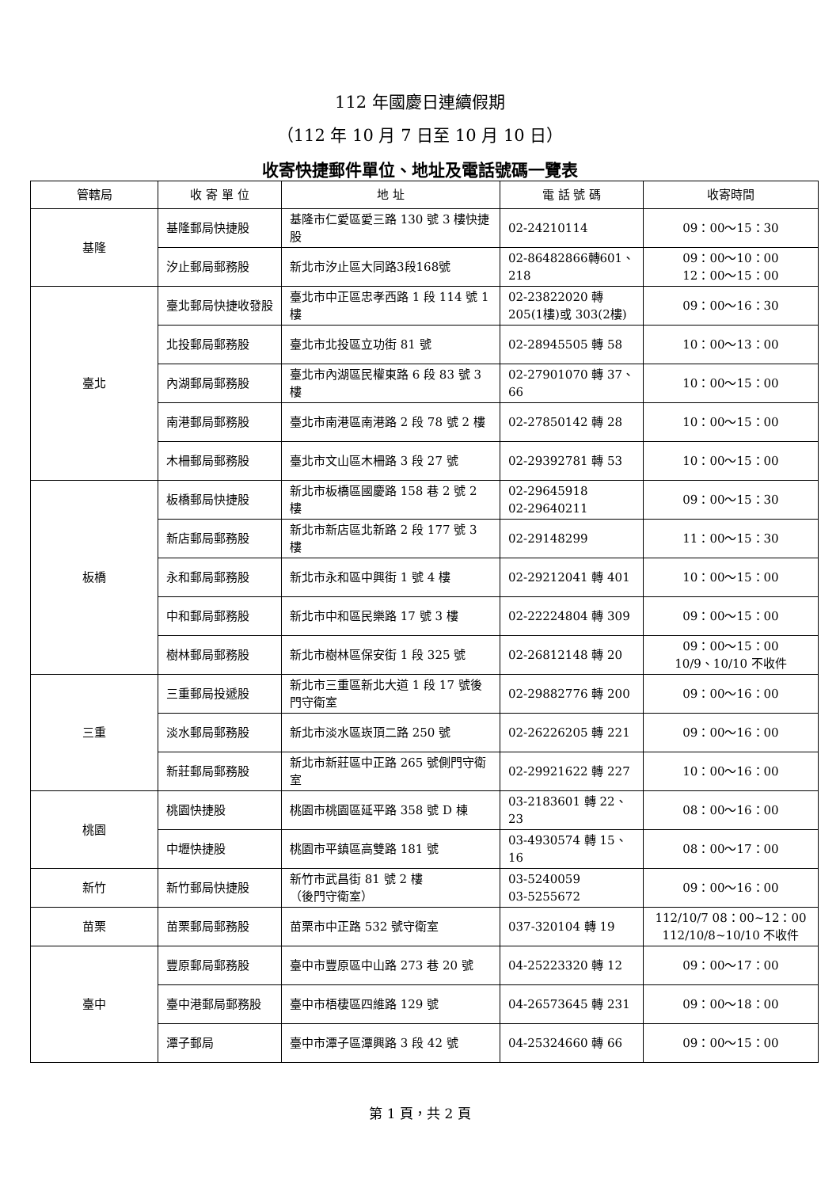112 年國慶日連續假期
（112 年 10 月 7 日至 10 月 10 日）
收寄快捷郵件單位、地址及電話號碼一覽表
| 管轄局 | 收 寄 單 位 | 地 址 | 電 話 號 碼 | 收寄時間 |
| --- | --- | --- | --- | --- |
| 基隆 | 基隆郵局快捷股 | 基隆市仁愛區愛三路 130 號 3 樓快捷股 | 02-24210114 | 09：00～15：30 |
| | 汐止郵局郵務股 | 新北市汐止區大同路3段168號 | 02-86482866轉601、218 | 09：00～10：00 12：00～15：00 |
| 臺北 | 臺北郵局快捷收發股 | 臺北市中正區忠孝西路 1 段 114 號 1 樓 | 02-23822020 轉 205(1樓)或 303(2樓) | 09：00～16：30 |
| | 北投郵局郵務股 | 臺北市北投區立功街 81 號 | 02-28945505 轉 58 | 10：00～13：00 |
| | 內湖郵局郵務股 | 臺北市內湖區民權東路 6 段 83 號 3 樓 | 02-27901070 轉 37、66 | 10：00～15：00 |
| | 南港郵局郵務股 | 臺北市南港區南港路 2 段 78 號 2 樓 | 02-27850142 轉 28 | 10：00～15：00 |
| | 木柵郵局郵務股 | 臺北市文山區木柵路 3 段 27 號 | 02-29392781 轉 53 | 10：00～15：00 |
| 板橋 | 板橋郵局快捷股 | 新北市板橋區國慶路 158 巷 2 號 2 樓 | 02-29645918 02-29640211 | 09：00～15：30 |
| | 新店郵局郵務股 | 新北市新店區北新路 2 段 177 號 3 樓 | 02-29148299 | 11：00～15：30 |
| | 永和郵局郵務股 | 新北市永和區中興街 1 號 4 樓 | 02-29212041 轉 401 | 10：00～15：00 |
| | 中和郵局郵務股 | 新北市中和區民樂路 17 號 3 樓 | 02-22224804 轉 309 | 09：00～15：00 |
| | 樹林郵局郵務股 | 新北市樹林區保安街 1 段 325 號 | 02-26812148 轉 20 | 09：00～15：00 10/9、10/10 不收件 |
| 三重 | 三重郵局投遞股 | 新北市三重區新北大道 1 段 17 號後門守衛室 | 02-29882776 轉 200 | 09：00～16：00 |
| | 淡水郵局郵務股 | 新北市淡水區崁頂二路 250 號 | 02-26226205 轉 221 | 09：00～16：00 |
| | 新莊郵局郵務股 | 新北市新莊區中正路 265 號側門守衛室 | 02-29921622 轉 227 | 10：00～16：00 |
| 桃園 | 桃園快捷股 | 桃園市桃園區延平路 358 號 D 棟 | 03-2183601 轉 22、23 | 08：00～16：00 |
| | 中壢快捷股 | 桃園市平鎮區高雙路 181 號 | 03-4930574 轉 15、16 | 08：00～17：00 |
| 新竹 | 新竹郵局快捷股 | 新竹市武昌街 81 號 2 樓 （後門守衛室） | 03-5240059 03-5255672 | 09：00～16：00 |
| 苗栗 | 苗栗郵局郵務股 | 苗栗市中正路 532 號守衛室 | 037-320104 轉 19 | 112/10/7 08：00~12：00 112/10/8~10/10 不收件 |
| 臺中 | 豐原郵局郵務股 | 臺中市豐原區中山路 273 巷 20 號 | 04-25223320 轉 12 | 09：00～17：00 |
| | 臺中港郵局郵務股 | 臺中市梧棲區四維路 129 號 | 04-26573645 轉 231 | 09：00～18：00 |
| | 潭子郵局 | 臺中市潭子區潭興路 3 段 42 號 | 04-25324660 轉 66 | 09：00～15：00 |
第 1 頁，共 2 頁